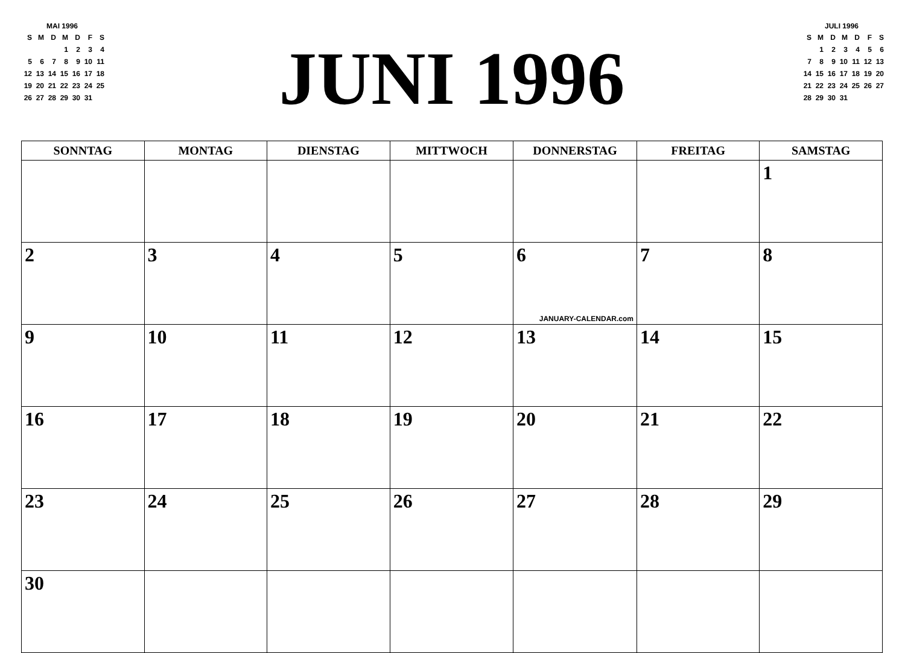MAI 1996
| S | M | D | M | D | F | S |
| --- | --- | --- | --- | --- | --- | --- |
| | | | 1 | 2 | 3 | 4 |
| 5 | 6 | 7 | 8 | 9 | 10 | 11 |
| 12 | 13 | 14 | 15 | 16 | 17 | 18 |
| 19 | 20 | 21 | 22 | 23 | 24 | 25 |
| 26 | 27 | 28 | 29 | 30 | 31 | |
JUNI 1996
JULI 1996
| S | M | D | M | D | F | S |
| --- | --- | --- | --- | --- | --- | --- |
| | 1 | 2 | 3 | 4 | 5 | 6 |
| 7 | 8 | 9 | 10 | 11 | 12 | 13 |
| 14 | 15 | 16 | 17 | 18 | 19 | 20 |
| 21 | 22 | 23 | 24 | 25 | 26 | 27 |
| 28 | 29 | 30 | 31 | | | |
| SONNTAG | MONTAG | DIENSTAG | MITTWOCH | DONNERSTAG | FREITAG | SAMSTAG |
| --- | --- | --- | --- | --- | --- | --- |
| | | | | | | 1 |
| 2 | 3 | 4 | 5 | 6 JANUARY-CALENDAR.com | 7 | 8 |
| 9 | 10 | 11 | 12 | 13 | 14 | 15 |
| 16 | 17 | 18 | 19 | 20 | 21 | 22 |
| 23 | 24 | 25 | 26 | 27 | 28 | 29 |
| 30 | | | | | | |